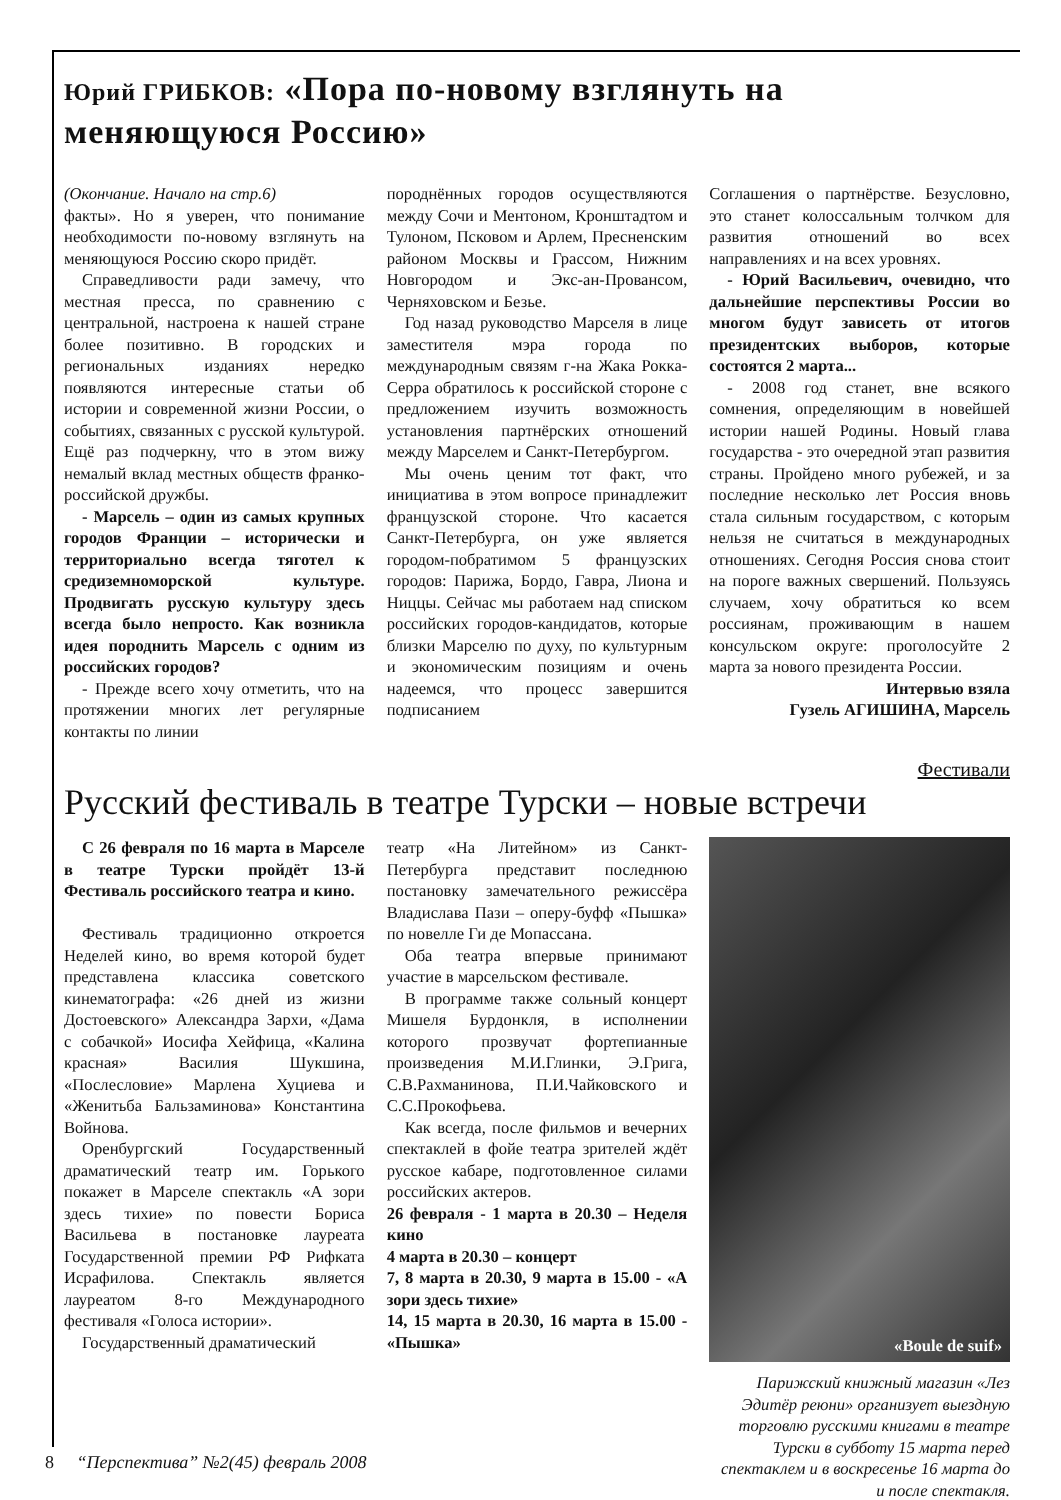Юрий ГРИБКОВ: «Пора по-новому взглянуть на меняющуюся Россию»
(Окончание. Начало на стр.6)
факты». Но я уверен, что понимание необходимости по-новому взглянуть на меняющуюся Россию скоро придёт.
Справедливости ради замечу, что местная пресса, по сравнению с центральной, настроена к нашей стране более позитивно. В городских и региональных изданиях нередко появляются интересные статьи об истории и современной жизни России, о событиях, связанных с русской культурой. Ещё раз подчеркну, что в этом вижу немалый вклад местных обществ франко-российской дружбы.
- Марсель – один из самых крупных городов Франции – исторически и территориально всегда тяготел к средиземноморской культуре. Продвигать русскую культуру здесь всегда было непросто. Как возникла идея породнить Марсель с одним из российских городов?
- Прежде всего хочу отметить, что на протяжении многих лет регулярные контакты по линии
породнённых городов осуществляются между Сочи и Ментоном, Кронштадтом и Тулоном, Псковом и Арлем, Пресненским районом Москвы и Грассом, Нижним Новгородом и Экс-ан-Провансом, Черняховском и Безье.
Год назад руководство Марселя в лице заместителя мэра города по международным связям г-на Жака Рокка-Серра обратилось к российской стороне с предложением изучить возможность установления партнёрских отношений между Марселем и Санкт-Петербургом.
Мы очень ценим тот факт, что инициатива в этом вопросе принадлежит французской стороне. Что касается Санкт-Петербурга, он уже является городом-побратимом 5 французских городов: Парижа, Бордо, Гавра, Лиона и Ниццы. Сейчас мы работаем над списком российских городов-кандидатов, которые близки Марселю по духу, по культурным и экономическим позициям и очень надеемся, что процесс завершится подписанием
Соглашения о партнёрстве. Безусловно, это станет колоссальным толчком для развития отношений во всех направлениях и на всех уровнях.
- Юрий Васильевич, очевидно, что дальнейшие перспективы России во многом будут зависеть от итогов президентских выборов, которые состоятся 2 марта...
- 2008 год станет, вне всякого сомнения, определяющим в новейшей истории нашей Родины. Новый глава государства - это очередной этап развития страны. Пройдено много рубежей, и за последние несколько лет Россия вновь стала сильным государством, с которым нельзя не считаться в международных отношениях. Сегодня Россия снова стоит на пороге важных свершений. Пользуясь случаем, хочу обратиться ко всем россиянам, проживающим в нашем консульском округе: проголосуйте 2 марта за нового президента России.
Интервью взяла
Гузель АГИШИНА, Марсель
Фестивали
Русский фестиваль в театре Турски – новые встречи
С 26 февраля по 16 марта в Марселе в театре Турски пройдёт 13-й Фестиваль российского театра и кино.
Фестиваль традиционно откроется Неделей кино, во время которой будет представлена классика советского кинематографа: «26 дней из жизни Достоевского» Александра Зархи, «Дама с собачкой» Иосифа Хейфица, «Калина красная» Василия Шукшина, «Послесловие» Марлена Хуциева и «Женитьба Бальзаминова» Константина Войнова.
Оренбургский Государственный драматический театр им. Горького покажет в Марселе спектакль «А зори здесь тихие» по повести Бориса Васильева в постановке лауреата Государственной премии РФ Рифката Исрафилова. Спектакль является лауреатом 8-го Международного фестиваля «Голоса истории».
Государственный драматический
театр «На Литейном» из Санкт-Петербурга представит последнюю постановку замечательного режиссёра Владислава Пази – оперу-буфф «Пышка» по новелле Ги де Мопассана.
Оба театра впервые принимают участие в марсельском фестивале.
В программе также сольный концерт Мишеля Бурдонкля, в исполнении которого прозвучат фортепианные произведения М.И.Глинки, Э.Грига, С.В.Рахманинова, П.И.Чайковского и С.С.Прокофьева.
Как всегда, после фильмов и вечерних спектаклей в фойе театра зрителей ждёт русское кабаре, подготовленное силами российских актеров.
26 февраля - 1 марта в 20.30 – Неделя кино
4 марта в 20.30 – концерт
7, 8 марта в 20.30, 9 марта в 15.00 - «А зори здесь тихие»
14, 15 марта в 20.30, 16 марта в 15.00 - «Пышка»
«Boule de suif»
Парижский книжный магазин «Лез Эдитёр реюни» организует выездную торговлю русскими книгами в театре Турски в субботу 15 марта перед спектаклем и в воскресенье 16 марта до и после спектакля.
8 “Перспектива” №2(45) февраль 2008